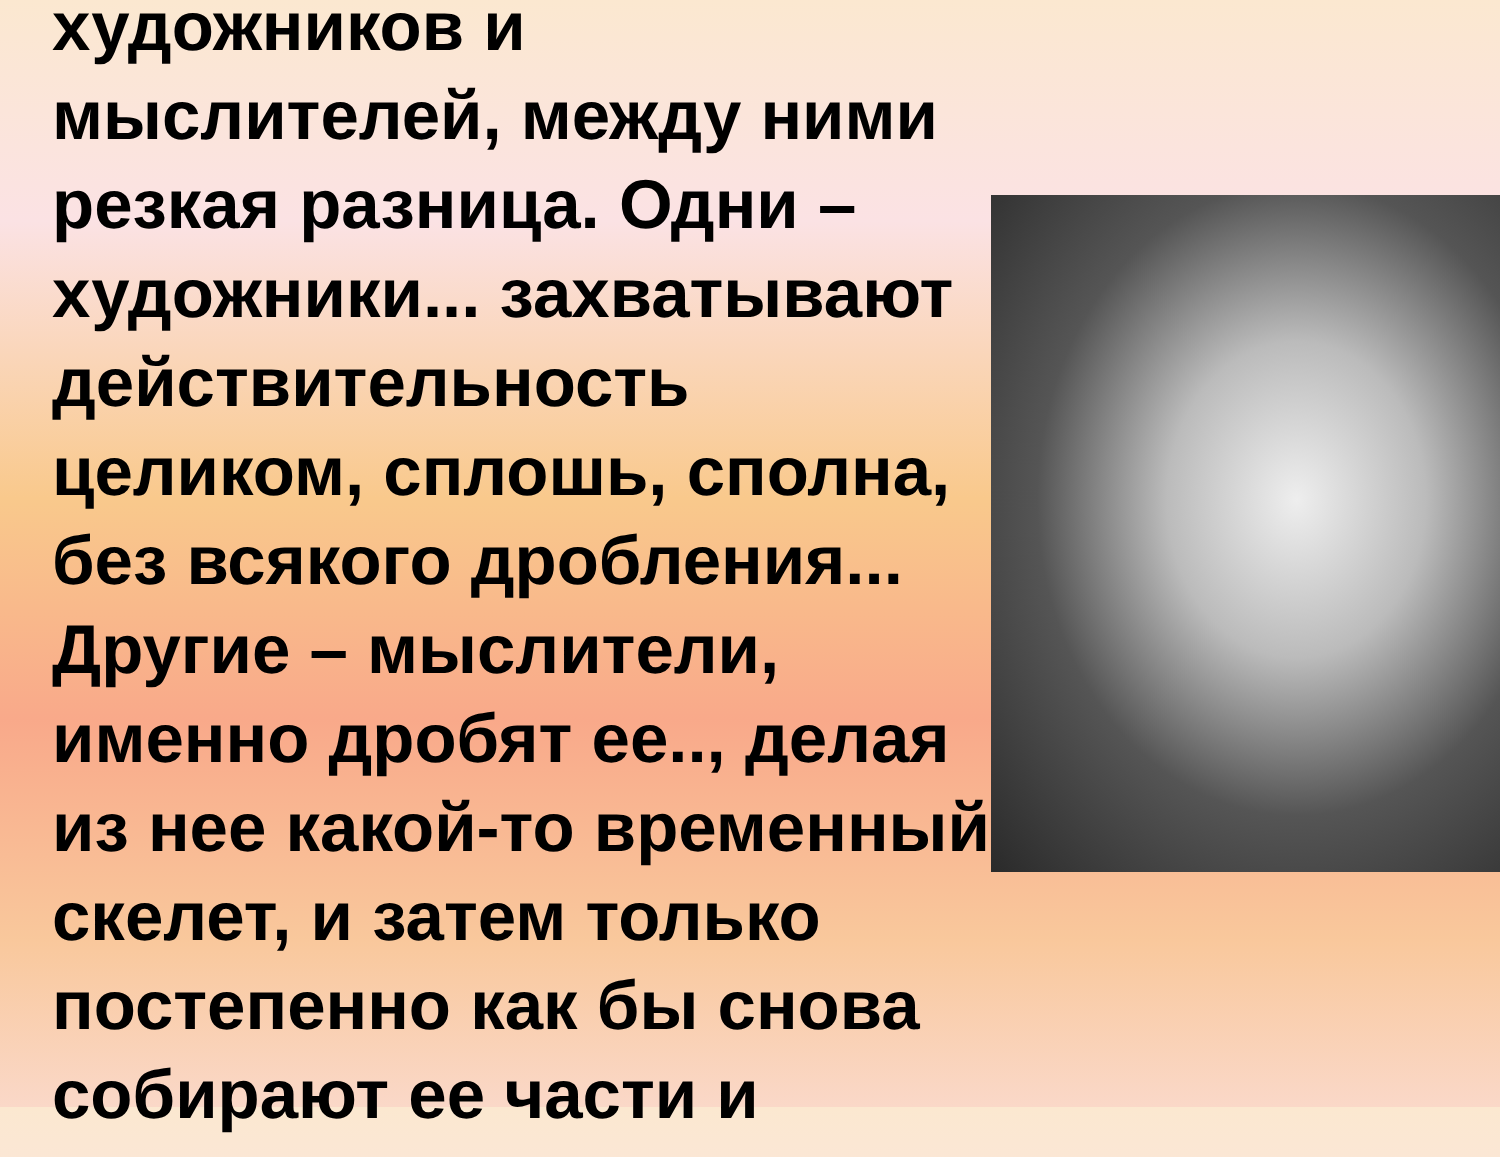художников и
мыслителей, между ними
резкая разница. Одни –
художники... захватывают
действительность
целиком, сплошь, сполна,
без всякого дробления...
Другие – мыслители,
именно дробят ее.., делая
из нее какой-то временный
скелет, и затем только
постепенно как бы снова
собирают ее части и